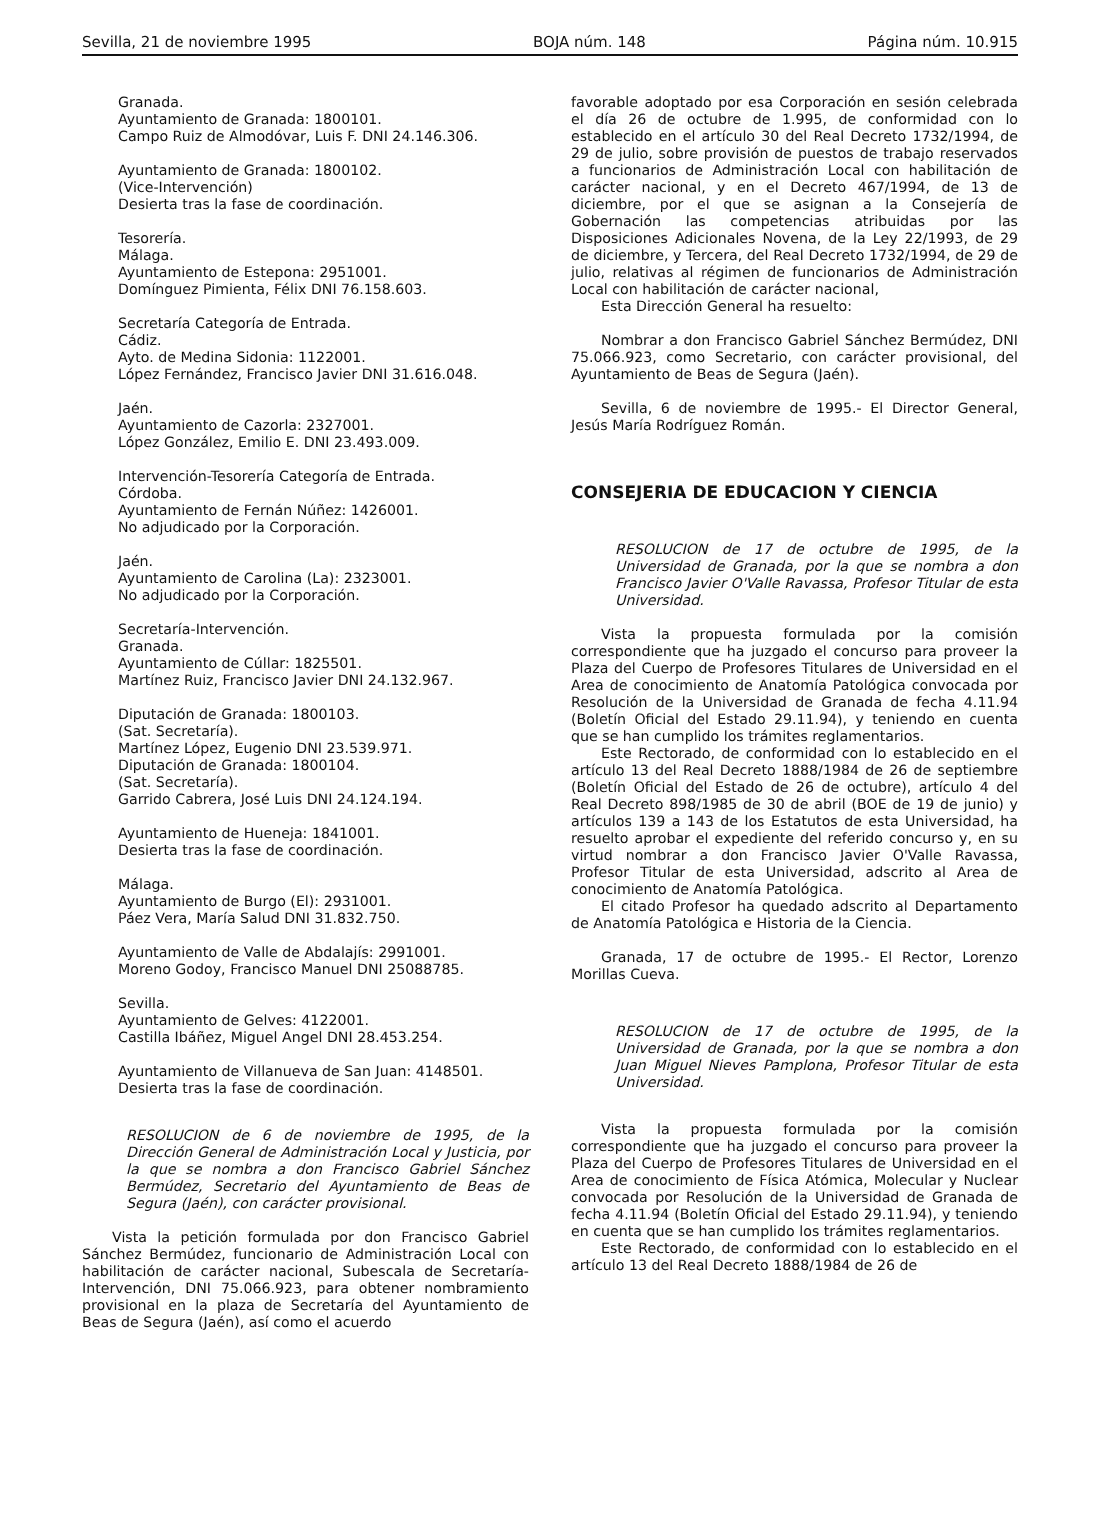Sevilla, 21 de noviembre 1995 BOJA núm. 148 Página núm. 10.915
Granada.
Ayuntamiento de Granada: 1800101.
Campo Ruiz de Almodóvar, Luis F. DNI 24.146.306.
Ayuntamiento de Granada: 1800102.
(Vice-Intervención)
Desierta tras la fase de coordinación.
Tesorería.
Málaga.
Ayuntamiento de Estepona: 2951001.
Domínguez Pimienta, Félix DNI 76.158.603.
Secretaría Categoría de Entrada.
Cádiz.
Ayto. de Medina Sidonia: 1122001.
López Fernández, Francisco Javier DNI 31.616.048.
Jaén.
Ayuntamiento de Cazorla: 2327001.
López González, Emilio E. DNI 23.493.009.
Intervención-Tesorería Categoría de Entrada.
Córdoba.
Ayuntamiento de Fernán Núñez: 1426001.
No adjudicado por la Corporación.
Jaén.
Ayuntamiento de Carolina (La): 2323001.
No adjudicado por la Corporación.
Secretaría-Intervención.
Granada.
Ayuntamiento de Cúllar: 1825501.
Martínez Ruiz, Francisco Javier DNI 24.132.967.
Diputación de Granada: 1800103.
(Sat. Secretaría).
Martínez López, Eugenio DNI 23.539.971.
Diputación de Granada: 1800104.
(Sat. Secretaría).
Garrido Cabrera, José Luis DNI 24.124.194.
Ayuntamiento de Hueneja: 1841001.
Desierta tras la fase de coordinación.
Málaga.
Ayuntamiento de Burgo (El): 2931001.
Páez Vera, María Salud DNI 31.832.750.
Ayuntamiento de Valle de Abdalajís: 2991001.
Moreno Godoy, Francisco Manuel DNI 25088785.
Sevilla.
Ayuntamiento de Gelves: 4122001.
Castilla Ibáñez, Miguel Angel DNI 28.453.254.
Ayuntamiento de Villanueva de San Juan: 4148501.
Desierta tras la fase de coordinación.
RESOLUCION de 6 de noviembre de 1995, de la Dirección General de Administración Local y Justicia, por la que se nombra a don Francisco Gabriel Sánchez Bermúdez, Secretario del Ayuntamiento de Beas de Segura (Jaén), con carácter provisional.
Vista la petición formulada por don Francisco Gabriel Sánchez Bermúdez, funcionario de Administración Local con habilitación de carácter nacional, Subescala de Secretaría-Intervención, DNI 75.066.923, para obtener nombramiento provisional en la plaza de Secretaría del Ayuntamiento de Beas de Segura (Jaén), así como el acuerdo
favorable adoptado por esa Corporación en sesión celebrada el día 26 de octubre de 1.995, de conformidad con lo establecido en el artículo 30 del Real Decreto 1732/1994, de 29 de julio, sobre provisión de puestos de trabajo reservados a funcionarios de Administración Local con habilitación de carácter nacional, y en el Decreto 467/1994, de 13 de diciembre, por el que se asignan a la Consejería de Gobernación las competencias atribuidas por las Disposiciones Adicionales Novena, de la Ley 22/1993, de 29 de diciembre, y Tercera, del Real Decreto 1732/1994, de 29 de julio, relativas al régimen de funcionarios de Administración Local con habilitación de carácter nacional,
Esta Dirección General ha resuelto:
Nombrar a don Francisco Gabriel Sánchez Bermúdez, DNI 75.066.923, como Secretario, con carácter provisional, del Ayuntamiento de Beas de Segura (Jaén).
Sevilla, 6 de noviembre de 1995.- El Director General, Jesús María Rodríguez Román.
CONSEJERIA DE EDUCACION Y CIENCIA
RESOLUCION de 17 de octubre de 1995, de la Universidad de Granada, por la que se nombra a don Francisco Javier O'Valle Ravassa, Profesor Titular de esta Universidad.
Vista la propuesta formulada por la comisión correspondiente que ha juzgado el concurso para proveer la Plaza del Cuerpo de Profesores Titulares de Universidad en el Area de conocimiento de Anatomía Patológica convocada por Resolución de la Universidad de Granada de fecha 4.11.94 (Boletín Oficial del Estado 29.11.94), y teniendo en cuenta que se han cumplido los trámites reglamentarios.
Este Rectorado, de conformidad con lo establecido en el artículo 13 del Real Decreto 1888/1984 de 26 de septiembre (Boletín Oficial del Estado de 26 de octubre), artículo 4 del Real Decreto 898/1985 de 30 de abril (BOE de 19 de junio) y artículos 139 a 143 de los Estatutos de esta Universidad, ha resuelto aprobar el expediente del referido concurso y, en su virtud nombrar a don Francisco Javier O'Valle Ravassa, Profesor Titular de esta Universidad, adscrito al Area de conocimiento de Anatomía Patológica.
El citado Profesor ha quedado adscrito al Departamento de Anatomía Patológica e Historia de la Ciencia.
Granada, 17 de octubre de 1995.- El Rector, Lorenzo Morillas Cueva.
RESOLUCION de 17 de octubre de 1995, de la Universidad de Granada, por la que se nombra a don Juan Miguel Nieves Pamplona, Profesor Titular de esta Universidad.
Vista la propuesta formulada por la comisión correspondiente que ha juzgado el concurso para proveer la Plaza del Cuerpo de Profesores Titulares de Universidad en el Area de conocimiento de Física Atómica, Molecular y Nuclear convocada por Resolución de la Universidad de Granada de fecha 4.11.94 (Boletín Oficial del Estado 29.11.94), y teniendo en cuenta que se han cumplido los trámites reglamentarios.
Este Rectorado, de conformidad con lo establecido en el artículo 13 del Real Decreto 1888/1984 de 26 de